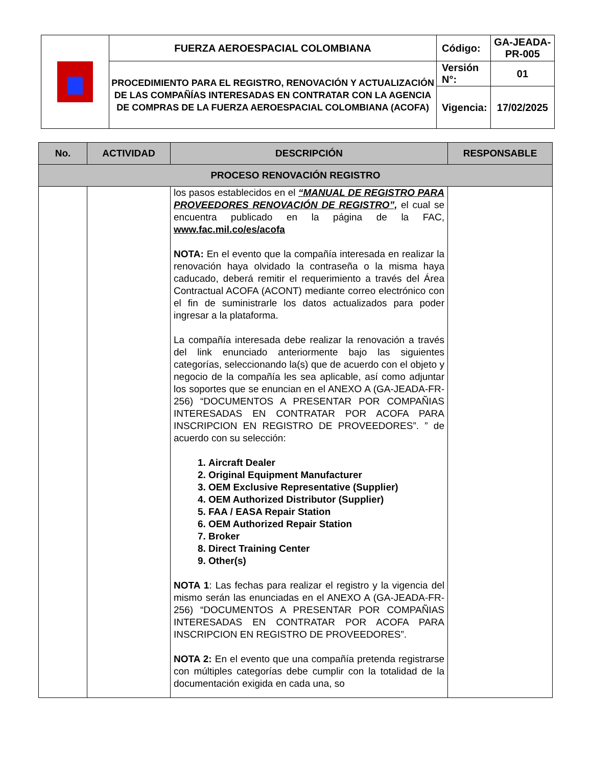| | FUERZA AEROESPACIAL COLOMBIANA | Código: | GA-JEADA-PR-005 |
| | PROCEDIMIENTO PARA EL REGISTRO, RENOVACIÓN Y ACTUALIZACIÓN DE LAS COMPAÑÍAS INTERESADAS EN CONTRATAR CON LA AGENCIA DE COMPRAS DE LA FUERZA AEROESPACIAL COLOMBIANA (ACOFA) | Versión N°: | 01 |
| | | Vigencia: | 17/02/2025 |
| No. | ACTIVIDAD | DESCRIPCIÓN | RESPONSABLE |
| --- | --- | --- | --- |
| PROCESO RENOVACIÓN REGISTRO | | | |
| | | los pasos establecidos en el “MANUAL DE REGISTRO PARA PROVEEDORES RENOVACIÓN DE REGISTRO”, el cual se encuentra publicado en la página de la FAC, www.fac.mil.co/es/acofa NOTA: En el evento que la compañía interesada en realizar la renovación haya olvidado la contraseña o la misma haya caducado, deberá remitir el requerimiento a través del Área Contractual ACOFA (ACONT) mediante correo electrónico con el fin de suministrarle los datos actualizados para poder ingresar a la plataforma. La compañía interesada debe realizar la renovación a través del link enunciado anteriormente bajo las siguientes categorías, seleccionando la(s) que de acuerdo con el objeto y negocio de la compañía les sea aplicable, así como adjuntar los soportes que se enuncian en el ANEXO A (GA-JEADA-FR-256) “DOCUMENTOS A PRESENTAR POR COMPAÑIAS INTERESADAS EN CONTRATAR POR ACOFA PARA INSCRIPCION EN REGISTRO DE PROVEEDORES”. ” de acuerdo con su selección: 1. Aircraft Dealer 2. Original Equipment Manufacturer 3. OEM Exclusive Representative (Supplier) 4. OEM Authorized Distributor (Supplier) 5. FAA / EASA Repair Station 6. OEM Authorized Repair Station 7. Broker 8. Direct Training Center 9. Other(s) NOTA 1 : Las fechas para realizar el registro y la vigencia del mismo serán las enunciadas en el ANEXO A (GA-JEADA-FR-256) “DOCUMENTOS A PRESENTAR POR COMPAÑIAS INTERESADAS EN CONTRATAR POR ACOFA PARA INSCRIPCION EN REGISTRO DE PROVEEDORES”. NOTA 2: En el evento que una compañía pretenda registrarse con múltiples categorías debe cumplir con la totalidad de la documentación exigida en cada una, so | |